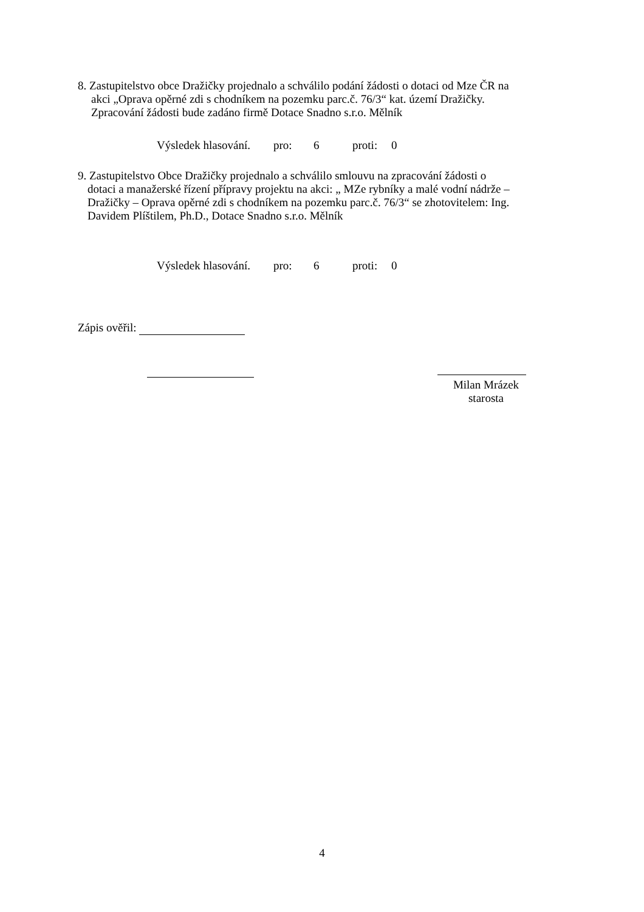8. Zastupitelstvo obce Dražičky projednalo a schválilo podání žádosti o dotaci od Mze ČR na
akci „Oprava opěrné zdi s chodníkem na pozemku parc.č. 76/3“ kat. území Dražičky.
Zpracování žádosti bude zadáno firmě Dotace Snadno s.r.o. Mělník
Výsledek hlasování. pro: 6 proti: 0
9. Zastupitelstvo Obce Dražičky projednalo a schválilo smlouvu na zpracování žádosti o
dotaci a manažerské řízení přípravy projektu na akci: „ MZe rybníky a malé vodní nádrže –
Dražičky – Oprava opěrné zdi s chodníkem na pozemku parc.č. 76/3“ se zhotovitelem: Ing.
Davidem Plíštilem, Ph.D., Dotace Snadno s.r.o. Mělník
Výsledek hlasování. pro: 6 proti: 0
Zápis ověřil:
Milan Mrázek
starosta
4